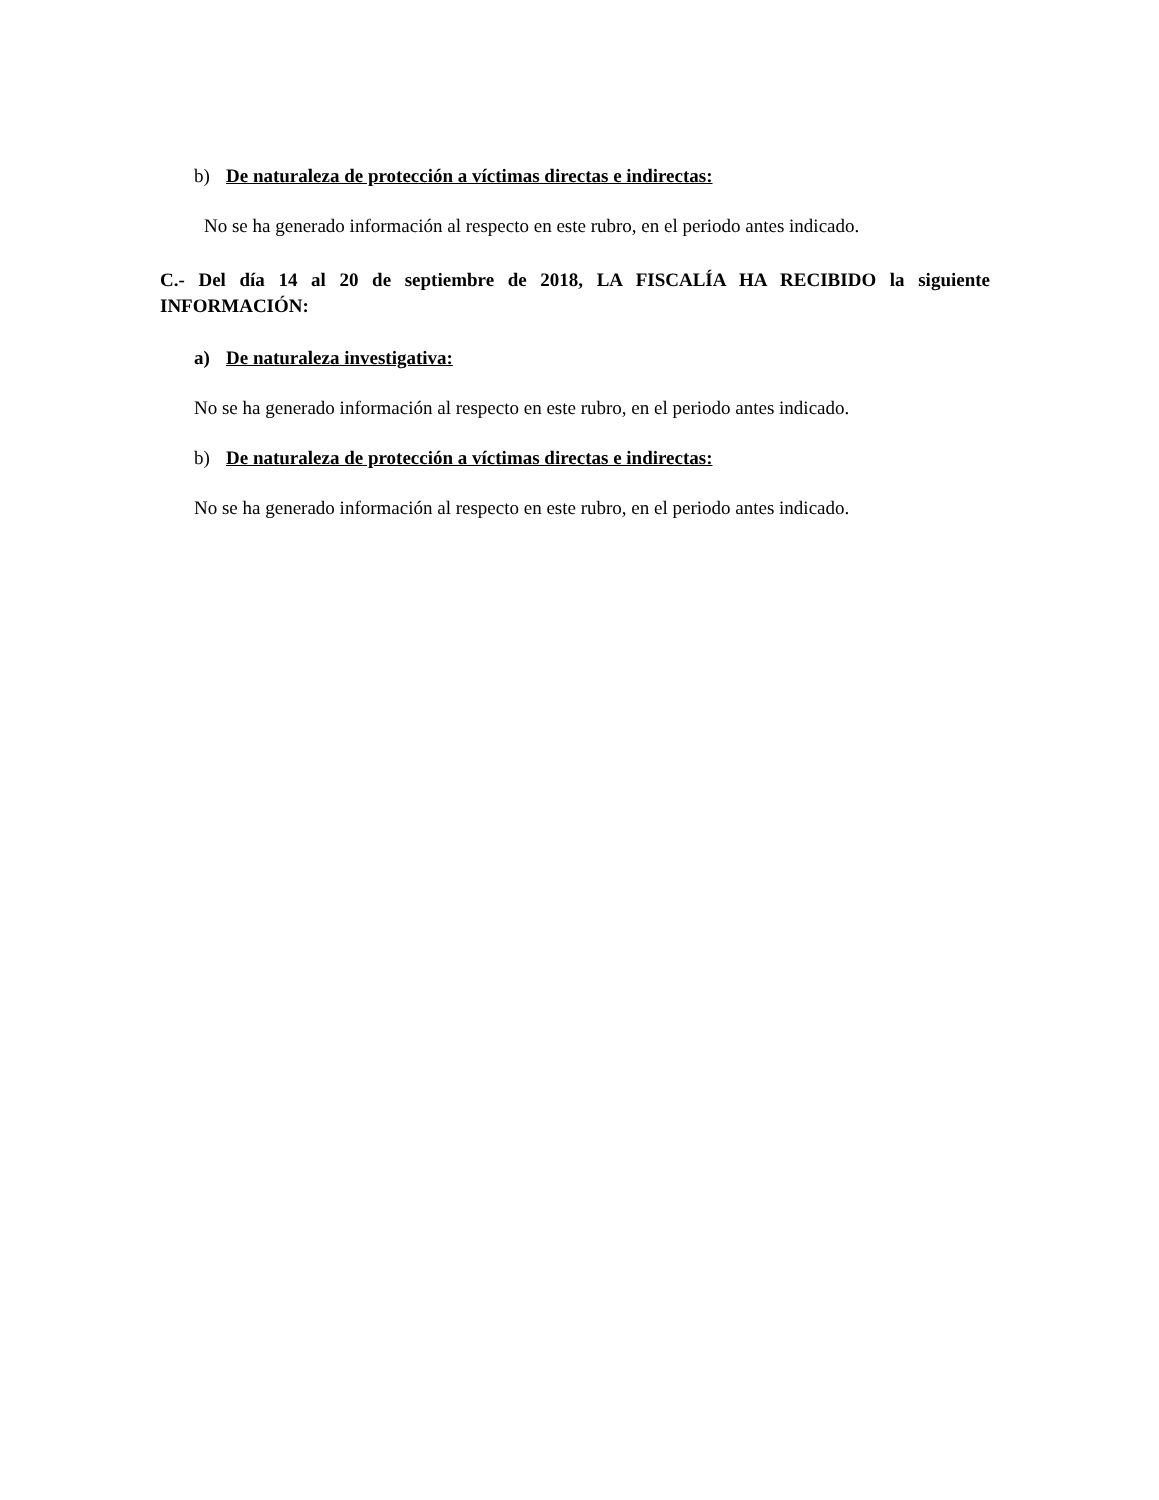b) De naturaleza de protección a víctimas directas e indirectas:
No se ha generado información al respecto en este rubro, en el periodo antes indicado.
C.- Del día 14 al 20 de septiembre de 2018, LA FISCALÍA HA RECIBIDO la siguiente INFORMACIÓN:
a) De naturaleza investigativa:
No se ha generado información al respecto en este rubro, en el periodo antes indicado.
b) De naturaleza de protección a víctimas directas e indirectas:
No se ha generado información al respecto en este rubro, en el periodo antes indicado.